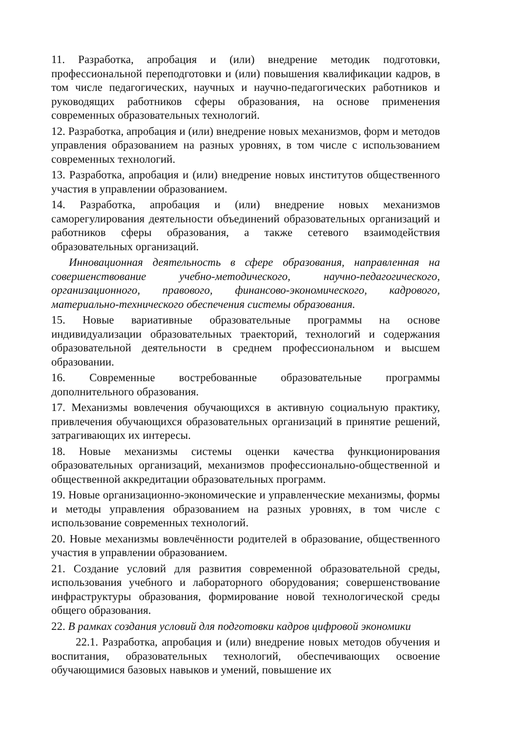11. Разработка, апробация и (или) внедрение методик подготовки, профессиональной переподготовки и (или) повышения квалификации кадров, в том числе педагогических, научных и научно-педагогических работников и руководящих работников сферы образования, на основе применения современных образовательных технологий.
12. Разработка, апробация и (или) внедрение новых механизмов, форм и методов управления образованием на разных уровнях, в том числе с использованием современных технологий.
13. Разработка, апробация и (или) внедрение новых институтов общественного участия в управлении образованием.
14. Разработка, апробация и (или) внедрение новых механизмов саморегулирования деятельности объединений образовательных организаций и работников сферы образования, а также сетевого взаимодействия образовательных организаций.
Инновационная деятельность в сфере образования, направленная на совершенствование учебно-методического, научно-педагогического, организационного, правового, финансово-экономического, кадрового, материально-технического обеспечения системы образования.
15. Новые вариативные образовательные программы на основе индивидуализации образовательных траекторий, технологий и содержания образовательной деятельности в среднем профессиональном и высшем образовании.
16. Современные востребованные образовательные программы дополнительного образования.
17. Механизмы вовлечения обучающихся в активную социальную практику, привлечения обучающихся образовательных организаций в принятие решений, затрагивающих их интересы.
18. Новые механизмы системы оценки качества функционирования образовательных организаций, механизмов профессионально-общественной и общественной аккредитации образовательных программ.
19. Новые организационно-экономические и управленческие механизмы, формы и методы управления образованием на разных уровнях, в том числе с использование современных технологий.
20. Новые механизмы вовлечённости родителей в образование, общественного участия в управлении образованием.
21. Создание условий для развития современной образовательной среды, использования учебного и лабораторного оборудования; совершенствование инфраструктуры образования, формирование новой технологической среды общего образования.
22. В рамках создания условий для подготовки кадров цифровой экономики
22.1. Разработка, апробация и (или) внедрение новых методов обучения и воспитания, образовательных технологий, обеспечивающих освоение обучающимися базовых навыков и умений, повышение их